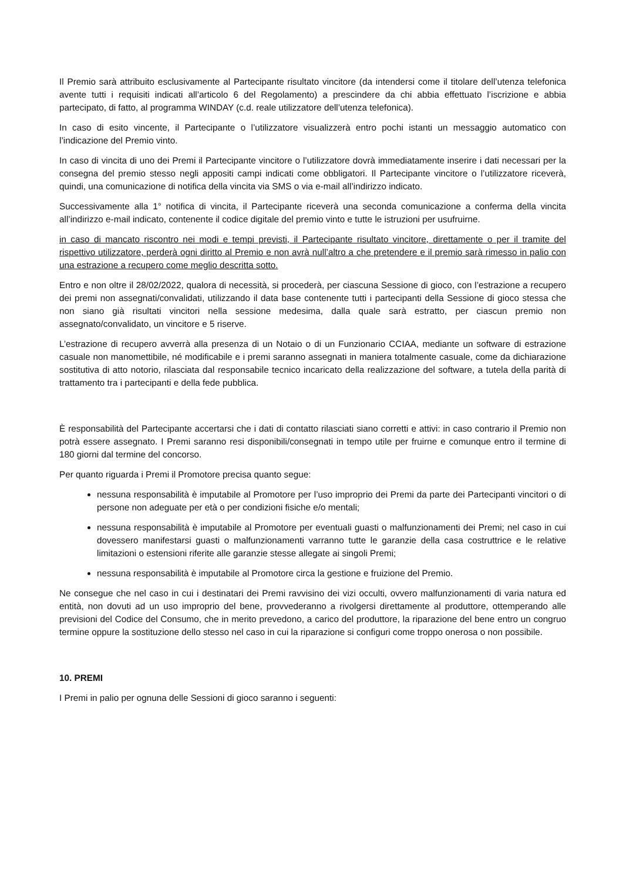Il Premio sarà attribuito esclusivamente al Partecipante risultato vincitore (da intendersi come il titolare dell’utenza telefonica avente tutti i requisiti indicati all’articolo 6 del Regolamento) a prescindere da chi abbia effettuato l’iscrizione e abbia partecipato, di fatto, al programma WINDAY (c.d. reale utilizzatore dell’utenza telefonica).
In caso di esito vincente, il Partecipante o l’utilizzatore visualizzerà entro pochi istanti un messaggio automatico con l’indicazione del Premio vinto.
In caso di vincita di uno dei Premi il Partecipante vincitore o l’utilizzatore dovrà immediatamente inserire i dati necessari per la consegna del premio stesso negli appositi campi indicati come obbligatori. Il Partecipante vincitore o l’utilizzatore riceverà, quindi, una comunicazione di notifica della vincita via SMS o via e-mail all’indirizzo indicato.
Successivamente alla 1° notifica di vincita, il Partecipante riceverà una seconda comunicazione a conferma della vincita all’indirizzo e-mail indicato, contenente il codice digitale del premio vinto e tutte le istruzioni per usufruirne.
in caso di mancato riscontro nei modi e tempi previsti, il Partecipante risultato vincitore, direttamente o per il tramite del rispettivo utilizzatore, perderà ogni diritto al Premio e non avrà null’altro a che pretendere e il premio sarà rimesso in palio con una estrazione a recupero come meglio descritta sotto.
Entro e non oltre il 28/02/2022, qualora di necessità, si procederà, per ciascuna Sessione di gioco, con l’estrazione a recupero dei premi non assegnati/convalidati, utilizzando il data base contenente tutti i partecipanti della Sessione di gioco stessa che non siano già risultati vincitori nella sessione medesima, dalla quale sarà estratto, per ciascun premio non assegnato/convalidato, un vincitore e 5 riserve.
L’estrazione di recupero avverrà alla presenza di un Notaio o di un Funzionario CCIAA, mediante un software di estrazione casuale non manomettibile, né modificabile e i premi saranno assegnati in maniera totalmente casuale, come da dichiarazione sostitutiva di atto notorio, rilasciata dal responsabile tecnico incaricato della realizzazione del software, a tutela della parità di trattamento tra i partecipanti e della fede pubblica.
È responsabilità del Partecipante accertarsi che i dati di contatto rilasciati siano corretti e attivi: in caso contrario il Premio non potrà essere assegnato. I Premi saranno resi disponibili/consegnati in tempo utile per fruirne e comunque entro il termine di 180 giorni dal termine del concorso.
Per quanto riguarda i Premi il Promotore precisa quanto segue:
nessuna responsabilità è imputabile al Promotore per l’uso improprio dei Premi da parte dei Partecipanti vincitori o di persone non adeguate per età o per condizioni fisiche e/o mentali;
nessuna responsabilità è imputabile al Promotore per eventuali guasti o malfunzionamenti dei Premi; nel caso in cui dovessero manifestarsi guasti o malfunzionamenti varranno tutte le garanzie della casa costruttrice e le relative limitazioni o estensioni riferite alle garanzie stesse allegate ai singoli Premi;
nessuna responsabilità è imputabile al Promotore circa la gestione e fruizione del Premio.
Ne consegue che nel caso in cui i destinatari dei Premi ravvisino dei vizi occulti, ovvero malfunzionamenti di varia natura ed entità, non dovuti ad un uso improprio del bene, provvederanno a rivolgersi direttamente al produttore, ottemperando alle previsioni del Codice del Consumo, che in merito prevedono, a carico del produttore, la riparazione del bene entro un congruo termine oppure la sostituzione dello stesso nel caso in cui la riparazione si configuri come troppo onerosa o non possibile.
10. PREMI
I Premi in palio per ognuna delle Sessioni di gioco saranno i seguenti: